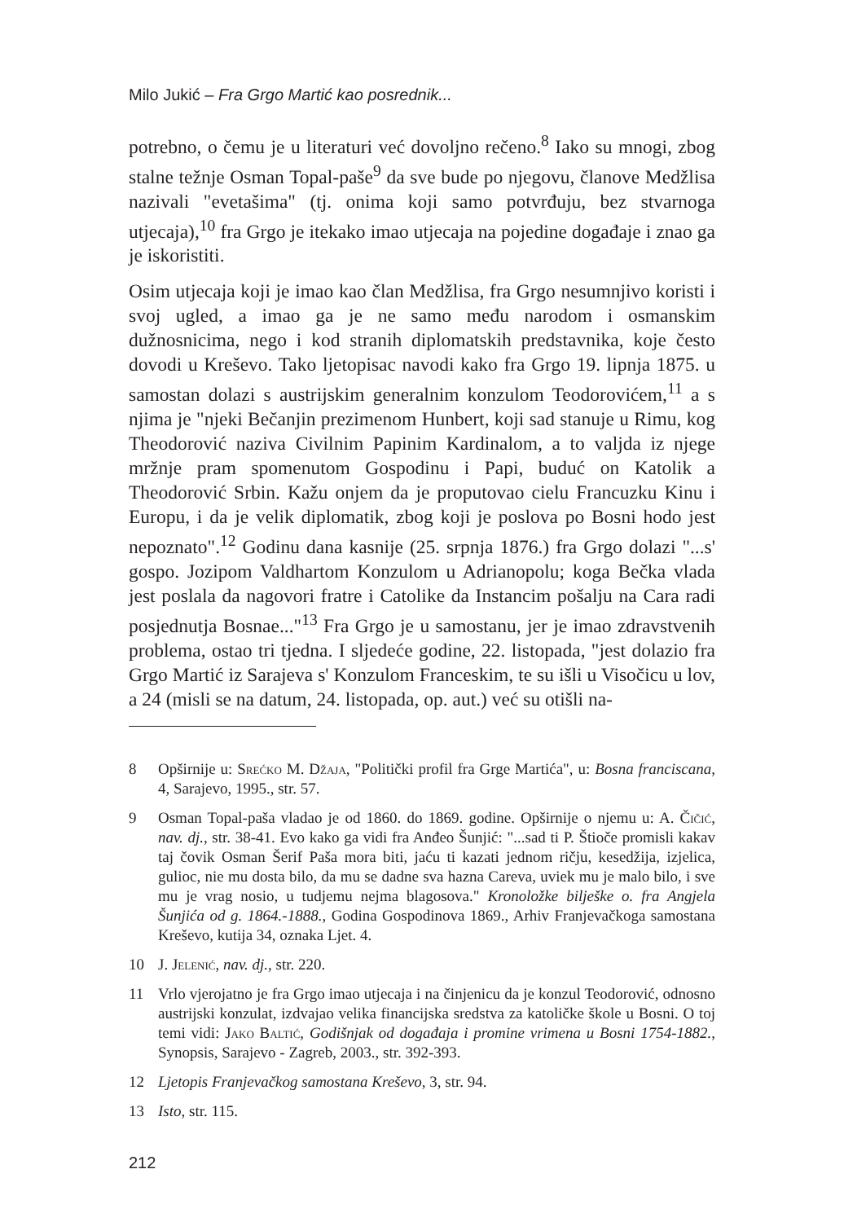Milo Jukić – Fra Grgo Martić kao posrednik...
potrebno, o čemu je u literaturi već dovoljno rečeno.<sup>8</sup> Iako su mnogi, zbog stalne težnje Osman Topal-paše<sup>9</sup> da sve bude po njegovu, članove Medžlisa nazivali "evetašima" (tj. onima koji samo potvrđuju, bez stvarnoga utjecaja),<sup>10</sup> fra Grgo je itekako imao utjecaja na pojedine događaje i znao ga je iskoristiti.
Osim utjecaja koji je imao kao član Medžlisa, fra Grgo nesumnjivo koristi i svoj ugled, a imao ga je ne samo među narodom i osmanskim dužnosnicima, nego i kod stranih diplomatskih predstavnika, koje često dovodi u Kreševo. Tako ljetopisac navodi kako fra Grgo 19. lipnja 1875. u samostan dolazi s austrijskim generalnim konzulom Teodorovićem,<sup>11</sup> a s njima je "njeki Bečanjin prezimenom Hunbert, koji sad stanuje u Rimu, kog Theodorović naziva Civilnim Papinim Kardinalom, a to valjda iz njege mržnje pram spomenutom Gospodinu i Papi, buduć on Katolik a Theodorović Srbin. Kažu onjem da je proputovao cielu Francuzku Kinu i Europu, i da je velik diplomatik, zbog koji je poslova po Bosni hodo jest nepoznato".<sup>12</sup> Godinu dana kasnije (25. srpnja 1876.) fra Grgo dolazi "...s' gospo. Jozipom Valdhartom Konzulom u Adrianopolu; koga Bečka vlada jest poslala da nagovori fratre i Catolike da Instancim pošalju na Cara radi posjednutja Bosnae..."<sup>13</sup> Fra Grgo je u samostanu, jer je imao zdravstvenih problema, ostao tri tjedna. I sljedeće godine, 22. listopada, "jest dolazio fra Grgo Martić iz Sarajeva s' Konzulom Franceskim, te su išli u Visočicu u lov, a 24 (misli se na datum, 24. listopada, op. aut.) već su otišli na-
8 Opširnije u: Srećko M. Džaja, "Politički profil fra Grge Martića", u: Bosna franciscana, 4, Sarajevo, 1995., str. 57.
9 Osman Topal-paša vladao je od 1860. do 1869. godine. Opširnije o njemu u: A. Čičić, nav. dj., str. 38-41. Evo kako ga vidi fra Anđeo Šunjić: "...sad ti P. Štioče promisli kakav taj čovik Osman Šerif Paša mora biti, jaću ti kazati jednom ričju, kesedžija, izjelica, gulioc, nie mu dosta bilo, da mu se dadne sva hazna Careva, uviek mu je malo bilo, i sve mu je vrag nosio, u tudjemu nejma blagosova." Kronoložke bilješke o. fra Angjela Šunjića od g. 1864.-1888., Godina Gospodinova 1869., Arhiv Franjevačkoga samostana Kreševo, kutija 34, oznaka Ljet. 4.
10 J. Jelenić, nav. dj., str. 220.
11 Vrlo vjerojatno je fra Grgo imao utjecaja i na činjenicu da je konzul Teodorović, odnosno austrijski konzulat, izdvajao velika financijska sredstva za katoličke škole u Bosni. O toj temi vidi: Jako Baltić, Godišnjak od događaja i promine vrimena u Bosni 1754-1882., Synopsis, Sarajevo - Zagreb, 2003., str. 392-393.
12 Ljetopis Franjevačkog samostana Kreševo, 3, str. 94.
13 Isto, str. 115.
212